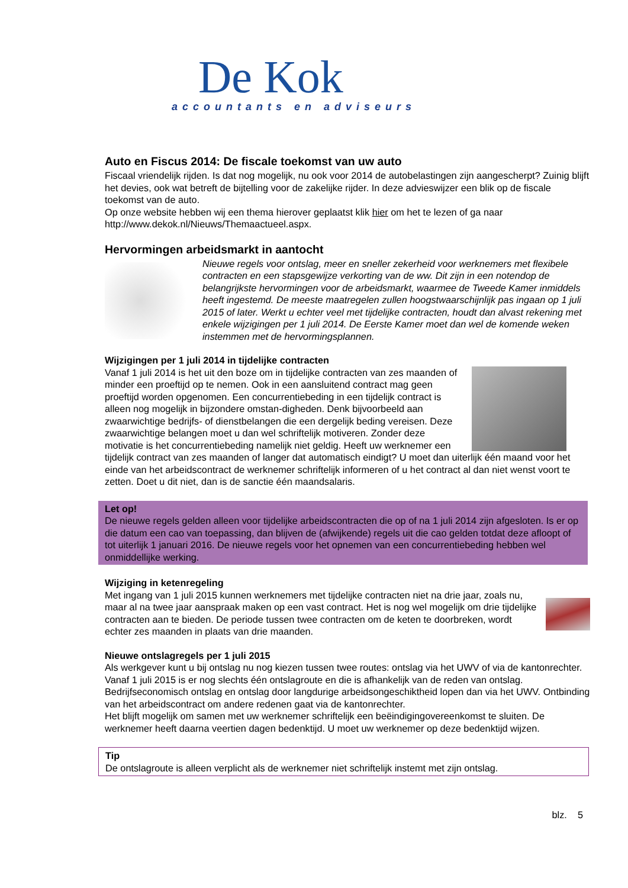De Kok
accountants en adviseurs
Auto en Fiscus 2014: De fiscale toekomst van uw auto
Fiscaal vriendelijk rijden. Is dat nog mogelijk, nu ook voor 2014 de autobelastingen zijn aangescherpt? Zuinig blijft het devies, ook wat betreft de bijtelling voor de zakelijke rijder. In deze advieswijzer een blik op de fiscale toekomst van de auto.
Op onze website hebben wij een thema hierover geplaatst klik hier om het te lezen of ga naar http://www.dekok.nl/Nieuws/Themaactueel.aspx.
Hervormingen arbeidsmarkt in aantocht
Nieuwe regels voor ontslag, meer en sneller zekerheid voor werknemers met flexibele contracten en een stapsgewijze verkorting van de ww. Dit zijn in een notendop de belangrijkste hervormingen voor de arbeidsmarkt, waarmee de Tweede Kamer inmiddels heeft ingestemd. De meeste maatregelen zullen hoogstwaarschijnlijk pas ingaan op 1 juli 2015 of later. Werkt u echter veel met tijdelijke contracten, houdt dan alvast rekening met enkele wijzigingen per 1 juli 2014. De Eerste Kamer moet dan wel de komende weken instemmen met de hervormingsplannen.
Wijzigingen per 1 juli 2014 in tijdelijke contracten
Vanaf 1 juli 2014 is het uit den boze om in tijdelijke contracten van zes maanden of minder een proeftijd op te nemen. Ook in een aansluitend contract mag geen proeftijd worden opgenomen. Een concurrentiebeding in een tijdelijk contract is alleen nog mogelijk in bijzondere omstan-digheden. Denk bijvoorbeeld aan zwaarwichtige bedrijfs- of dienstbelangen die een dergelijk beding vereisen. Deze zwaarwichtige belangen moet u dan wel schriftelijk motiveren. Zonder deze motivatie is het concurrentiebeding namelijk niet geldig. Heeft uw werknemer een tijdelijk contract van zes maanden of langer dat automatisch eindigt? U moet dan uiterlijk één maand voor het einde van het arbeidscontract de werknemer schriftelijk informeren of u het contract al dan niet wenst voort te zetten. Doet u dit niet, dan is de sanctie één maandsalaris.
Let op!
De nieuwe regels gelden alleen voor tijdelijke arbeidscontracten die op of na 1 juli 2014 zijn afgesloten. Is er op die datum een cao van toepassing, dan blijven de (afwijkende) regels uit die cao gelden totdat deze afloopt of tot uiterlijk 1 januari 2016. De nieuwe regels voor het opnemen van een concurrentiebeding hebben wel onmiddellijke werking.
Wijziging in ketenregeling
Met ingang van 1 juli 2015 kunnen werknemers met tijdelijke contracten niet na drie jaar, zoals nu, maar al na twee jaar aanspraak maken op een vast contract. Het is nog wel mogelijk om drie tijdelijke contracten aan te bieden. De periode tussen twee contracten om de keten te doorbreken, wordt echter zes maanden in plaats van drie maanden.
Nieuwe ontslagregels per 1 juli 2015
Als werkgever kunt u bij ontslag nu nog kiezen tussen twee routes: ontslag via het UWV of via de kantonrechter. Vanaf 1 juli 2015 is er nog slechts één ontslagroute en die is afhankelijk van de reden van ontslag. Bedrijfseconomisch ontslag en ontslag door langdurige arbeidsongeschiktheid lopen dan via het UWV. Ontbinding van het arbeidscontract om andere redenen gaat via de kantonrechter.
Het blijft mogelijk om samen met uw werknemer schriftelijk een beëindigingovereenkomst te sluiten. De werknemer heeft daarna veertien dagen bedenktijd. U moet uw werknemer op deze bedenktijd wijzen.
Tip
De ontslagroute is alleen verplicht als de werknemer niet schriftelijk instemt met zijn ontslag.
blz. 5